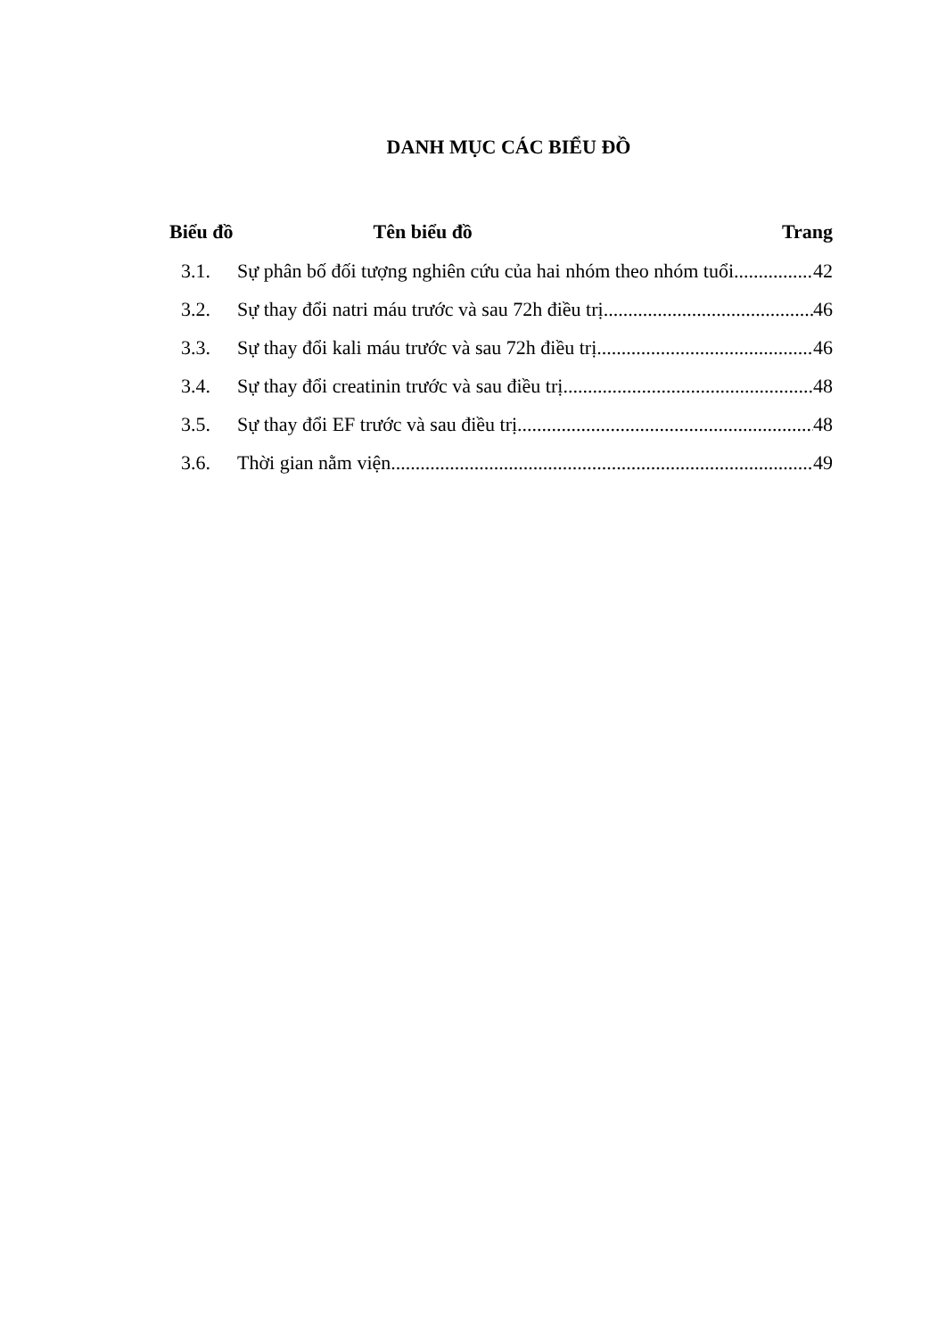DANH MỤC CÁC BIỂU ĐỒ
Biểu đồ Tên biểu đồ Trang
3.1. Sự phân bố đối tượng nghiên cứu của hai nhóm theo nhóm tuổi 42
3.2. Sự thay đổi natri máu trước và sau 72h điều trị 46
3.3. Sự thay đổi kali máu trước và sau 72h điều trị 46
3.4. Sự thay đổi creatinin trước và sau điều trị 48
3.5. Sự thay đổi EF trước và sau điều trị 48
3.6. Thời gian nằm viện 49